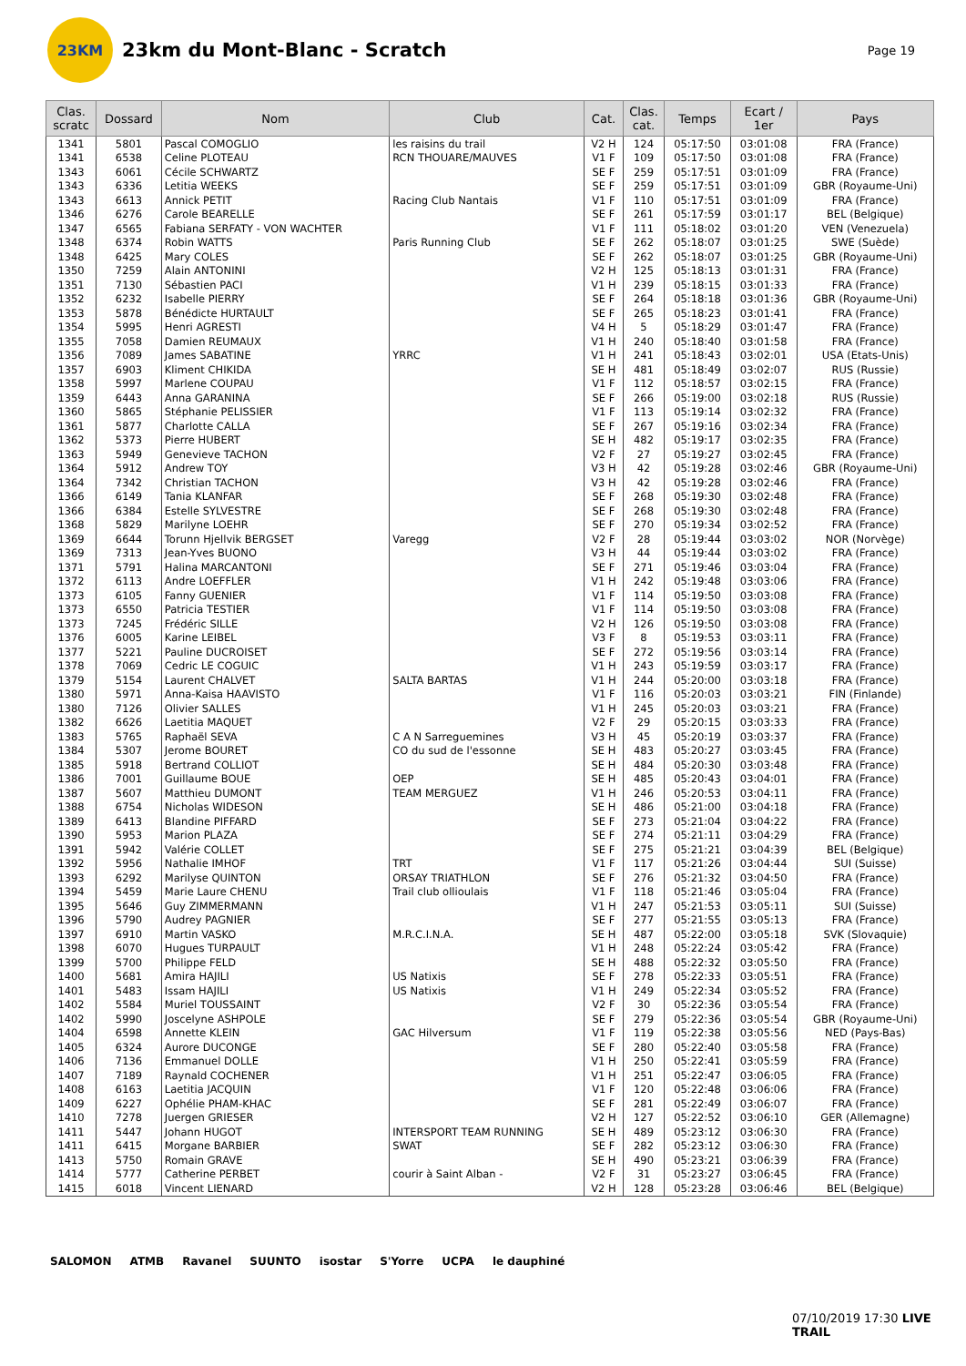23KM
23km du Mont-Blanc - Scratch
Page 19
| Clas. scratc | Dossard | Nom | Club | Cat. | Clas. cat. | Temps | Ecart / 1er | Pays |
| --- | --- | --- | --- | --- | --- | --- | --- | --- |
| 1341 | 5801 | Pascal COMOGLIO | les raisins du trail | V2 H | 124 | 05:17:50 | 03:01:08 | FRA (France) |
| 1341 | 6538 | Celine PLOTEAU | RCN THOUARE/MAUVES | V1 F | 109 | 05:17:50 | 03:01:08 | FRA (France) |
| 1343 | 6061 | Cécile SCHWARTZ | | SE F | 259 | 05:17:51 | 03:01:09 | FRA (France) |
| 1343 | 6336 | Letitia WEEKS | | SE F | 259 | 05:17:51 | 03:01:09 | GBR (Royaume-Uni) |
| 1343 | 6613 | Annick PETIT | Racing Club Nantais | V1 F | 110 | 05:17:51 | 03:01:09 | FRA (France) |
| 1346 | 6276 | Carole BEARELLE | | SE F | 261 | 05:17:59 | 03:01:17 | BEL (Belgique) |
| 1347 | 6565 | Fabiana SERFATY - VON WACHTER | | V1 F | 111 | 05:18:02 | 03:01:20 | VEN (Venezuela) |
| 1348 | 6374 | Robin WATTS | Paris Running Club | SE F | 262 | 05:18:07 | 03:01:25 | SWE (Suède) |
| 1348 | 6425 | Mary COLES | | SE F | 262 | 05:18:07 | 03:01:25 | GBR (Royaume-Uni) |
| 1350 | 7259 | Alain ANTONINI | | V2 H | 125 | 05:18:13 | 03:01:31 | FRA (France) |
| 1351 | 7130 | Sébastien PACI | | V1 H | 239 | 05:18:15 | 03:01:33 | FRA (France) |
| 1352 | 6232 | Isabelle PIERRY | | SE F | 264 | 05:18:18 | 03:01:36 | GBR (Royaume-Uni) |
| 1353 | 5878 | Bénédicte HURTAULT | | SE F | 265 | 05:18:23 | 03:01:41 | FRA (France) |
| 1354 | 5995 | Henri AGRESTI | | V4 H | 5 | 05:18:29 | 03:01:47 | FRA (France) |
| 1355 | 7058 | Damien REUMAUX | | V1 H | 240 | 05:18:40 | 03:01:58 | FRA (France) |
| 1356 | 7089 | James SABATINE | YRRC | V1 H | 241 | 05:18:43 | 03:02:01 | USA (Etats-Unis) |
| 1357 | 6903 | Kliment CHIKIDA | | SE H | 481 | 05:18:49 | 03:02:07 | RUS (Russie) |
| 1358 | 5997 | Marlene COUPAU | | V1 F | 112 | 05:18:57 | 03:02:15 | FRA (France) |
| 1359 | 6443 | Anna GARANINA | | SE F | 266 | 05:19:00 | 03:02:18 | RUS (Russie) |
| 1360 | 5865 | Stéphanie PELISSIER | | V1 F | 113 | 05:19:14 | 03:02:32 | FRA (France) |
| 1361 | 5877 | Charlotte CALLA | | SE F | 267 | 05:19:16 | 03:02:34 | FRA (France) |
| 1362 | 5373 | Pierre HUBERT | | SE H | 482 | 05:19:17 | 03:02:35 | FRA (France) |
| 1363 | 5949 | Genevieve TACHON | | V2 F | 27 | 05:19:27 | 03:02:45 | FRA (France) |
| 1364 | 5912 | Andrew TOY | | V3 H | 42 | 05:19:28 | 03:02:46 | GBR (Royaume-Uni) |
| 1364 | 7342 | Christian TACHON | | V3 H | 42 | 05:19:28 | 03:02:46 | FRA (France) |
| 1366 | 6149 | Tania KLANFAR | | SE F | 268 | 05:19:30 | 03:02:48 | FRA (France) |
| 1366 | 6384 | Estelle SYLVESTRE | | SE F | 268 | 05:19:30 | 03:02:48 | FRA (France) |
| 1368 | 5829 | Marilyne LOEHR | | SE F | 270 | 05:19:34 | 03:02:52 | FRA (France) |
| 1369 | 6644 | Torunn Hjellvik BERGSET | Varegg | V2 F | 28 | 05:19:44 | 03:03:02 | NOR (Norvège) |
| 1369 | 7313 | Jean-Yves BUONO | | V3 H | 44 | 05:19:44 | 03:03:02 | FRA (France) |
| 1371 | 5791 | Halina MARCANTONI | | SE F | 271 | 05:19:46 | 03:03:04 | FRA (France) |
| 1372 | 6113 | Andre LOEFFLER | | V1 H | 242 | 05:19:48 | 03:03:06 | FRA (France) |
| 1373 | 6105 | Fanny GUENIER | | V1 F | 114 | 05:19:50 | 03:03:08 | FRA (France) |
| 1373 | 6550 | Patricia TESTIER | | V1 F | 114 | 05:19:50 | 03:03:08 | FRA (France) |
| 1373 | 7245 | Frédéric SILLE | | V2 H | 126 | 05:19:50 | 03:03:08 | FRA (France) |
| 1376 | 6005 | Karine LEIBEL | | V3 F | 8 | 05:19:53 | 03:03:11 | FRA (France) |
| 1377 | 5221 | Pauline DUCROISET | | SE F | 272 | 05:19:56 | 03:03:14 | FRA (France) |
| 1378 | 7069 | Cedric LE COGUIC | | V1 H | 243 | 05:19:59 | 03:03:17 | FRA (France) |
| 1379 | 5154 | Laurent CHALVET | SALTA BARTAS | V1 H | 244 | 05:20:00 | 03:03:18 | FRA (France) |
| 1380 | 5971 | Anna-Kaisa HAAVISTO | | V1 F | 116 | 05:20:03 | 03:03:21 | FIN (Finlande) |
| 1380 | 7126 | Olivier SALLES | | V1 H | 245 | 05:20:03 | 03:03:21 | FRA (France) |
| 1382 | 6626 | Laetitia MAQUET | | V2 F | 29 | 05:20:15 | 03:03:33 | FRA (France) |
| 1383 | 5765 | Raphaël SEVA | C A N Sarreguemines | V3 H | 45 | 05:20:19 | 03:03:37 | FRA (France) |
| 1384 | 5307 | Jerome BOURET | CO du sud de l'essonne | SE H | 483 | 05:20:27 | 03:03:45 | FRA (France) |
| 1385 | 5918 | Bertrand COLLIOT | | SE H | 484 | 05:20:30 | 03:03:48 | FRA (France) |
| 1386 | 7001 | Guillaume BOUE | OEP | SE H | 485 | 05:20:43 | 03:04:01 | FRA (France) |
| 1387 | 5607 | Matthieu DUMONT | TEAM MERGUEZ | V1 H | 246 | 05:20:53 | 03:04:11 | FRA (France) |
| 1388 | 6754 | Nicholas WIDESON | | SE H | 486 | 05:21:00 | 03:04:18 | FRA (France) |
| 1389 | 6413 | Blandine PIFFARD | | SE F | 273 | 05:21:04 | 03:04:22 | FRA (France) |
| 1390 | 5953 | Marion PLAZA | | SE F | 274 | 05:21:11 | 03:04:29 | FRA (France) |
| 1391 | 5942 | Valérie COLLET | | SE F | 275 | 05:21:21 | 03:04:39 | BEL (Belgique) |
| 1392 | 5956 | Nathalie IMHOF | TRT | V1 F | 117 | 05:21:26 | 03:04:44 | SUI (Suisse) |
| 1393 | 6292 | Marilyse QUINTON | ORSAY TRIATHLON | SE F | 276 | 05:21:32 | 03:04:50 | FRA (France) |
| 1394 | 5459 | Marie Laure CHENU | Trail club ollioulais | V1 F | 118 | 05:21:46 | 03:05:04 | FRA (France) |
| 1395 | 5646 | Guy ZIMMERMANN | | V1 H | 247 | 05:21:53 | 03:05:11 | SUI (Suisse) |
| 1396 | 5790 | Audrey PAGNIER | | SE F | 277 | 05:21:55 | 03:05:13 | FRA (France) |
| 1397 | 6910 | Martin VASKO | M.R.C.I.N.A. | SE H | 487 | 05:22:00 | 03:05:18 | SVK (Slovaquie) |
| 1398 | 6070 | Hugues TURPAULT | | V1 H | 248 | 05:22:24 | 03:05:42 | FRA (France) |
| 1399 | 5700 | Philippe FELD | | SE H | 488 | 05:22:32 | 03:05:50 | FRA (France) |
| 1400 | 5681 | Amira HAJILI | US Natixis | SE F | 278 | 05:22:33 | 03:05:51 | FRA (France) |
| 1401 | 5483 | Issam HAJILI | US Natixis | V1 H | 249 | 05:22:34 | 03:05:52 | FRA (France) |
| 1402 | 5584 | Muriel TOUSSAINT | | V2 F | 30 | 05:22:36 | 03:05:54 | FRA (France) |
| 1402 | 5990 | Joscelyne ASHPOLE | | SE F | 279 | 05:22:36 | 03:05:54 | GBR (Royaume-Uni) |
| 1404 | 6598 | Annette KLEIN | GAC Hilversum | V1 F | 119 | 05:22:38 | 03:05:56 | NED (Pays-Bas) |
| 1405 | 6324 | Aurore DUCONGE | | SE F | 280 | 05:22:40 | 03:05:58 | FRA (France) |
| 1406 | 7136 | Emmanuel DOLLE | | V1 H | 250 | 05:22:41 | 03:05:59 | FRA (France) |
| 1407 | 7189 | Raynald COCHENER | | V1 H | 251 | 05:22:47 | 03:06:05 | FRA (France) |
| 1408 | 6163 | Laetitia JACQUIN | | V1 F | 120 | 05:22:48 | 03:06:06 | FRA (France) |
| 1409 | 6227 | Ophélie PHAM-KHAC | | SE F | 281 | 05:22:49 | 03:06:07 | FRA (France) |
| 1410 | 7278 | Juergen GRIESER | | V2 H | 127 | 05:22:52 | 03:06:10 | GER (Allemagne) |
| 1411 | 5447 | Johann HUGOT | INTERSPORT TEAM RUNNING | SE H | 489 | 05:23:12 | 03:06:30 | FRA (France) |
| 1411 | 6415 | Morgane BARBIER | SWAT | SE F | 282 | 05:23:12 | 03:06:30 | FRA (France) |
| 1413 | 5750 | Romain GRAVE | | SE H | 490 | 05:23:21 | 03:06:39 | FRA (France) |
| 1414 | 5777 | Catherine PERBET | courir à Saint Alban - | V2 F | 31 | 05:23:27 | 03:06:45 | FRA (France) |
| 1415 | 6018 | Vincent LIENARD | | V2 H | 128 | 05:23:28 | 03:06:46 | BEL (Belgique) |
SALOMON ATMB Ravanel SUUNTO isostar S'Yorre UCPA le dauphiné
07/10/2019 17:30 LIVE TRAIL